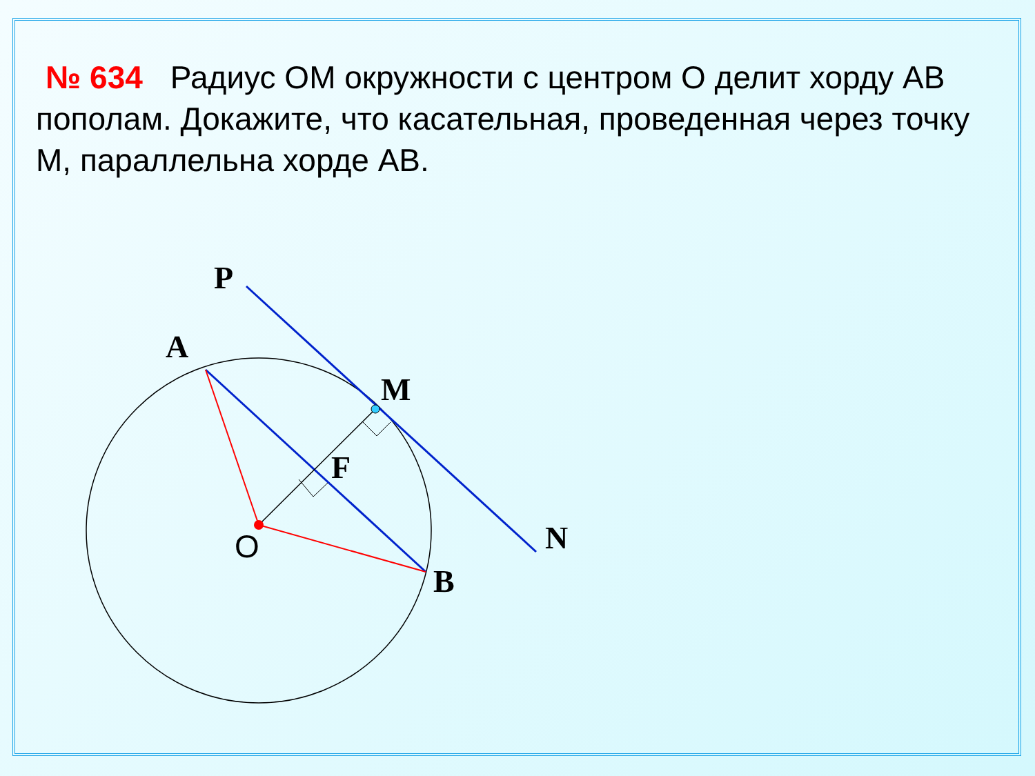№ 634 Радиус ОМ окружности с центром О делит хорду АВ пополам. Докажите, что касательная, проведенная через точку М, параллельна хорде АВ.
P
A
M
F
N
B
O